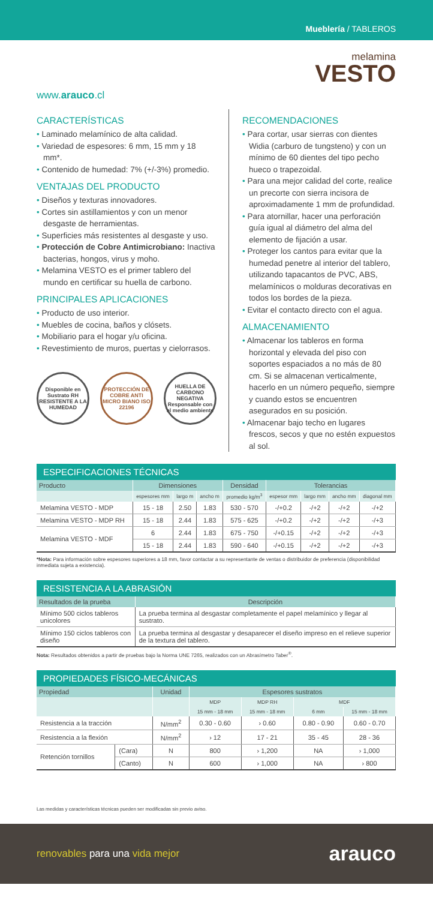Mueblería / TABLEROS
www.arauco.cl
melamina
VESTO
CARACTERÍSTICAS
• Laminado melamínico de alta calidad.
• Variedad de espesores: 6 mm, 15 mm y 18 mm*.
• Contenido de humedad: 7% (+/-3%) promedio.
VENTAJAS DEL PRODUCTO
• Diseños y texturas innovadores.
• Cortes sin astillamientos y con un menor desgaste de herramientas.
• Superficies más resistentes al desgaste y uso.
• Protección de Cobre Antimicrobiano: Inactiva bacterias, hongos, virus y moho.
• Melamina VESTO es el primer tablero del mundo en certificar su huella de carbono.
PRINCIPALES APLICACIONES
• Producto de uso interior.
• Muebles de cocina, baños y clósets.
• Mobiliario para el hogar y/u oficina.
• Revestimiento de muros, puertas y cielorrasos.
Disponible en Sustrato RH RESISTENTE A LA HUMEDAD
PROTECCIÓN DE COBRE ANTI MICRO BIANO ISO 22196
HUELLA DE CARBONO NEGATIVA Responsable con el medio ambiente
RECOMENDACIONES
• Para cortar, usar sierras con dientes Widia (carburo de tungsteno) y con un mínimo de 60 dientes del tipo pecho hueco o trapezoidal.
• Para una mejor calidad del corte, realice un precorte con sierra incisora de aproximadamente 1 mm de profundidad.
• Para atornillar, hacer una perforación guía igual al diámetro del alma del elemento de fijación a usar.
• Proteger los cantos para evitar que la humedad penetre al interior del tablero, utilizando tapacantos de PVC, ABS, melamínicos o molduras decorativas en todos los bordes de la pieza.
• Evitar el contacto directo con el agua.
ALMACENAMIENTO
• Almacenar los tableros en forma horizontal y elevada del piso con soportes espaciados a no más de 80 cm. Si se almacenan verticalmente, hacerlo en un número pequeño, siempre y cuando estos se encuentren asegurados en su posición.
• Almacenar bajo techo en lugares frescos, secos y que no estén expuestos al sol.
ESPECIFICACIONES TÉCNICAS
| Producto | Dimensiones | | | Densidad | Tolerancias | | | |
| --- | --- | --- | --- | --- | --- | --- | --- | --- |
| | espesores mm | largo m | ancho m | promedio kg/m<sup>3</sup> | espesor mm | largo mm | ancho mm | diagonal mm |
| Melamina VESTO - MDP | 15 - 18 | 2.50 | 1.83 | 530 - 570 | -/+0.2 | -/+2 | -/+2 | -/+2 |
| Melamina VESTO - MDP RH | 15 - 18 | 2.44 | 1.83 | 575 - 625 | -/+0.2 | -/+2 | -/+2 | -/+3 |
| Melamina VESTO - MDF | 6 | 2.44 | 1.83 | 675 - 750 | -/+0.15 | -/+2 | -/+2 | -/+3 |
| | 15 - 18 | 2.44 | 1.83 | 590 - 640 | -/+0.15 | -/+2 | -/+2 | -/+3 |
*Nota: Para información sobre espesores superiores a 18 mm, favor contactar a su representante de ventas o distribuidor de preferencia (disponibilidad inmediata sujeta a existencia).
RESISTENCIA A LA ABRASIÓN
| Resultados de la prueba | Descripción |
| --- | --- |
| Mínimo 500 ciclos tableros unicolores | La prueba termina al desgastar completamente el papel melamínico y llegar al sustrato. |
| Mínimo 150 ciclos tableros con diseño | La prueba termina al desgastar y desaparecer el diseño impreso en el relieve superior de la textura del tablero. |
Nota: Resultados obtenidos a partir de pruebas bajo la Norma UNE 7265, realizados con un Abrasímetro Taber<sup>®</sup>.
PROPIEDADES FÍSICO-MECÁNICAS
| Propiedad | | Unidad | Espesores sustratos | | | |
| --- | --- | --- | --- | --- | --- | --- |
| | | | MDP | MDP RH | MDF | |
| | | | 15 mm - 18 mm | 15 mm - 18 mm | 6 mm | 15 mm - 18 mm |
| Resistencia a la tracción | | N/mm<sup>2</sup> | 0.30 - 0.60 | › 0.60 | 0.80 - 0.90 | 0.60 - 0.70 |
| Resistencia a la flexión | | N/mm<sup>2</sup> | › 12 | 17 - 21 | 35 - 45 | 28 - 36 |
| Retención tornillos | (Cara) | N | 800 | › 1,200 | NA | › 1,000 |
| | (Canto) | N | 600 | › 1,000 | NA | › 800 |
Las medidas y características técnicas pueden ser modificadas sin previo aviso.
renovables para una vida mejor
arauco